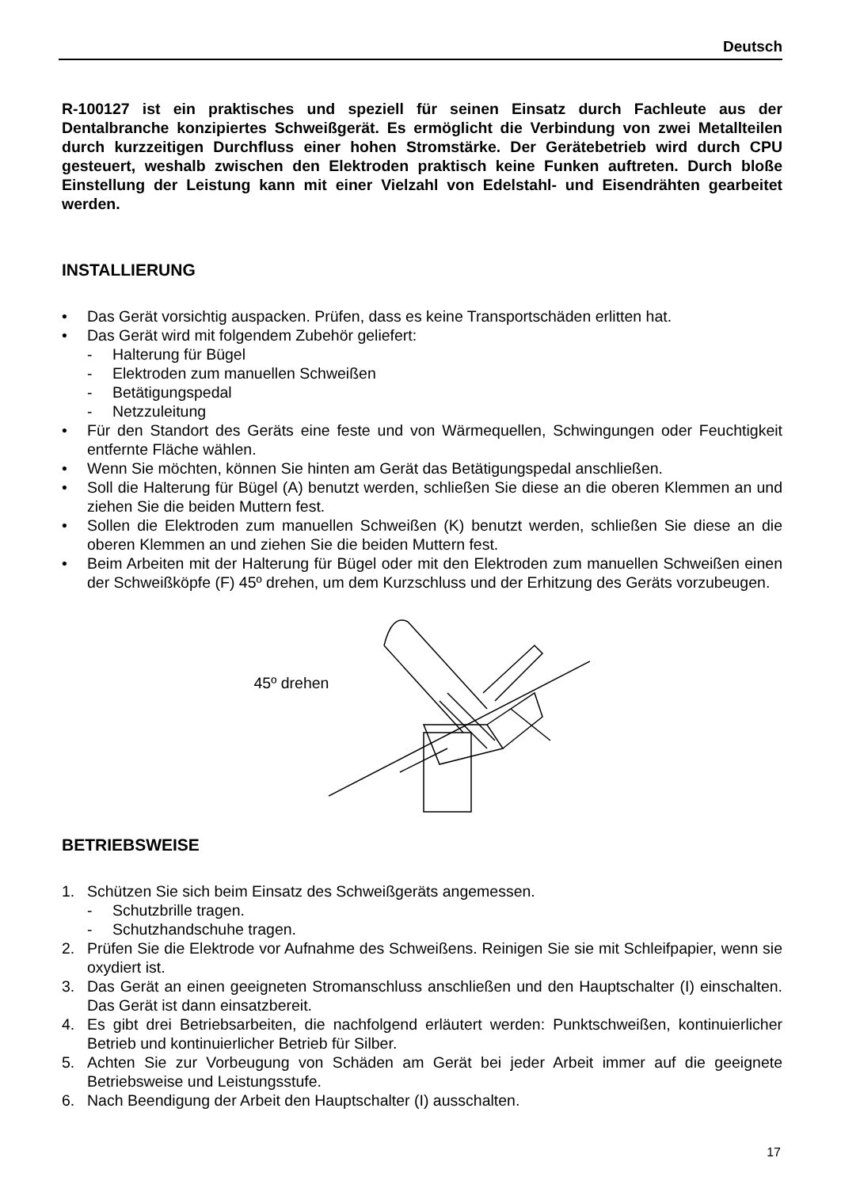Deutsch
R-100127 ist ein praktisches und speziell für seinen Einsatz durch Fachleute aus der Dentalbranche konzipiertes Schweißgerät. Es ermöglicht die Verbindung von zwei Metallteilen durch kurzzeitigen Durchfluss einer hohen Stromstärke. Der Gerätebetrieb wird durch CPU gesteuert, weshalb zwischen den Elektroden praktisch keine Funken auftreten. Durch bloße Einstellung der Leistung kann mit einer Vielzahl von Edelstahl- und Eisendrähten gearbeitet werden.
INSTALLIERUNG
• Das Gerät vorsichtig auspacken. Prüfen, dass es keine Transportschäden erlitten hat.
• Das Gerät wird mit folgendem Zubehör geliefert:
- Halterung für Bügel
- Elektroden zum manuellen Schweißen
- Betätigungspedal
- Netzzuleitung
• Für den Standort des Geräts eine feste und von Wärmequellen, Schwingungen oder Feuchtigkeit entfernte Fläche wählen.
• Wenn Sie möchten, können Sie hinten am Gerät das Betätigungspedal anschließen.
• Soll die Halterung für Bügel (A) benutzt werden, schließen Sie diese an die oberen Klemmen an und ziehen Sie die beiden Muttern fest.
• Sollen die Elektroden zum manuellen Schweißen (K) benutzt werden, schließen Sie diese an die oberen Klemmen an und ziehen Sie die beiden Muttern fest.
• Beim Arbeiten mit der Halterung für Bügel oder mit den Elektroden zum manuellen Schweißen einen der Schweißköpfe (F) 45º drehen, um dem Kurzschluss und der Erhitzung des Geräts vorzubeugen.
45º drehen
BETRIEBSWEISE
1. Schützen Sie sich beim Einsatz des Schweißgeräts angemessen.
- Schutzbrille tragen.
- Schutzhandschuhe tragen.
2. Prüfen Sie die Elektrode vor Aufnahme des Schweißens. Reinigen Sie sie mit Schleifpapier, wenn sie oxydiert ist.
3. Das Gerät an einen geeigneten Stromanschluss anschließen und den Hauptschalter (I) einschalten. Das Gerät ist dann einsatzbereit.
4. Es gibt drei Betriebsarbeiten, die nachfolgend erläutert werden: Punktschweißen, kontinuierlicher Betrieb und kontinuierlicher Betrieb für Silber.
5. Achten Sie zur Vorbeugung von Schäden am Gerät bei jeder Arbeit immer auf die geeignete Betriebsweise und Leistungsstufe.
6. Nach Beendigung der Arbeit den Hauptschalter (I) ausschalten.
17